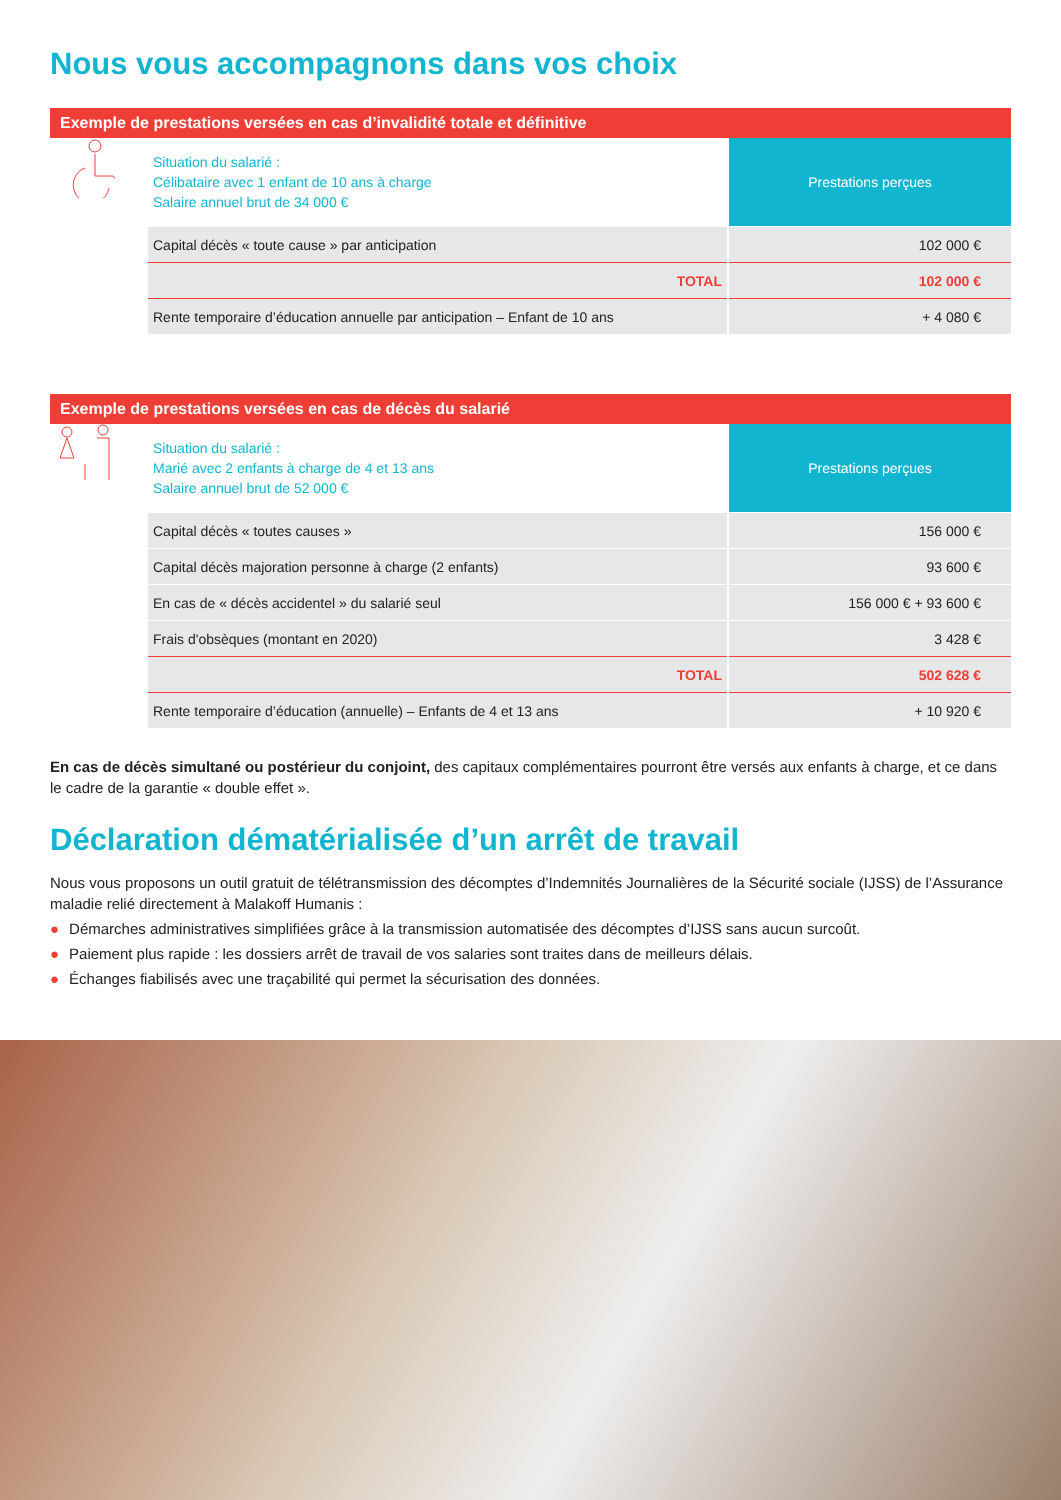Nous vous accompagnons dans vos choix
Exemple de prestations versées en cas d’invalidité totale et définitive
| | Situation du salarié : Célibataire avec 1 enfant de 10 ans à charge Salaire annuel brut de 34 000 € | Prestations perçues |
| | Capital décès « toute cause » par anticipation | 102 000 € |
| | TOTAL | 102 000 € |
| | Rente temporaire d’éducation annuelle par anticipation – Enfant de 10 ans | + 4 080 € |
Exemple de prestations versées en cas de décès du salarié
| | Situation du salarié : Marié avec 2 enfants à charge de 4 et 13 ans Salaire annuel brut de 52 000 € | Prestations perçues |
| | Capital décès « toutes causes » | 156 000 € |
| | Capital décès majoration personne à charge (2 enfants) | 93 600 € |
| | En cas de « décès accidentel » du salarié seul | 156 000 € + 93 600 € |
| | Frais d'obsèques (montant en 2020) | 3 428 € |
| | TOTAL | 502 628 € |
| | Rente temporaire d’éducation (annuelle) – Enfants de 4 et 13 ans | + 10 920 € |
En cas de décès simultané ou postérieur du conjoint, des capitaux complémentaires pourront être versés aux enfants à charge, et ce dans le cadre de la garantie « double effet ».
Déclaration dématérialisée d’un arrêt de travail
Nous vous proposons un outil gratuit de télétransmission des décomptes d’Indemnités Journalières de la Sécurité sociale (IJSS) de l’Assurance maladie relié directement à Malakoff Humanis :
● Démarches administratives simplifiées grâce à la transmission automatisée des décomptes d’IJSS sans aucun surcoût.
● Paiement plus rapide : les dossiers arrêt de travail de vos salaries sont traites dans de meilleurs délais.
● Échanges fiabilisés avec une traçabilité qui permet la sécurisation des données.